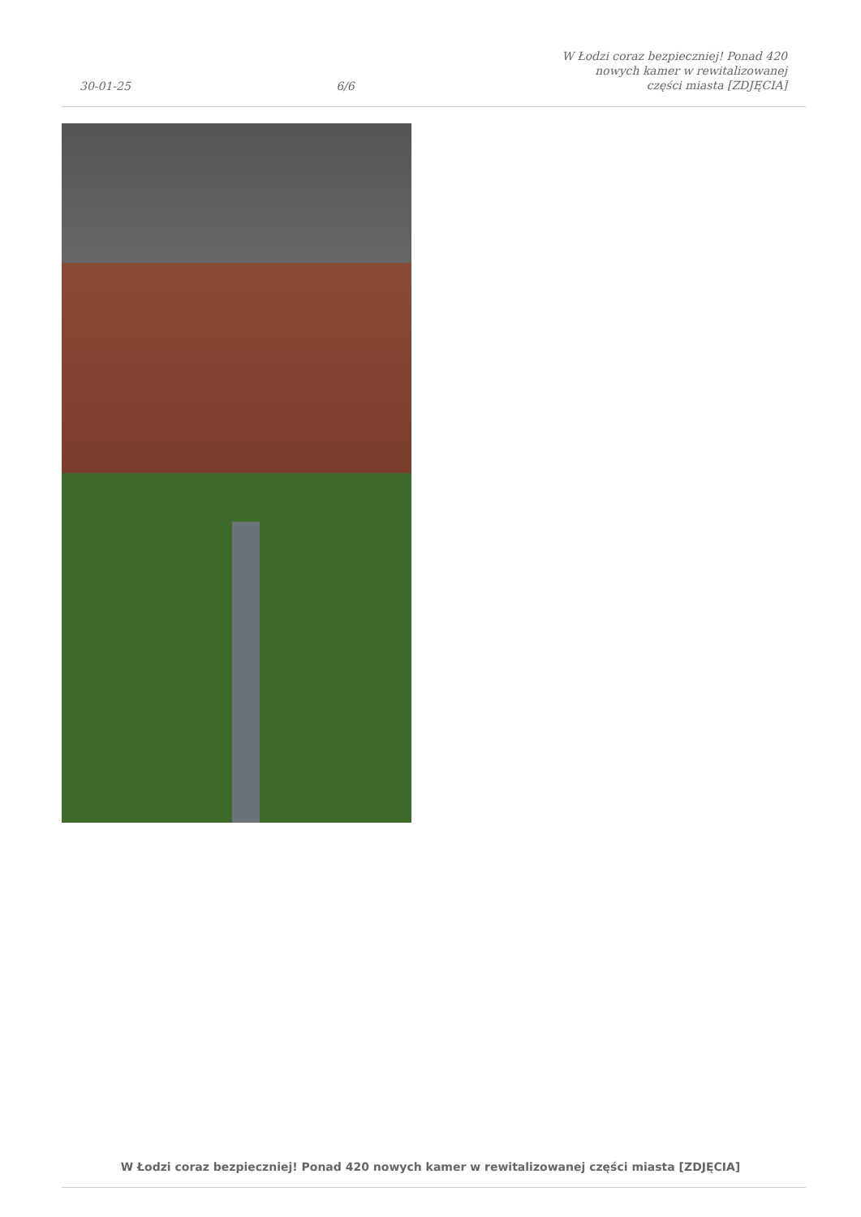30-01-25
6/6
W Łodzi coraz bezpieczniej! Ponad 420 nowych kamer w rewitalizowanej części miasta [ZDJĘCIA]
W Łodzi coraz bezpieczniej! Ponad 420 nowych kamer w rewitalizowanej części miasta [ZDJĘCIA]